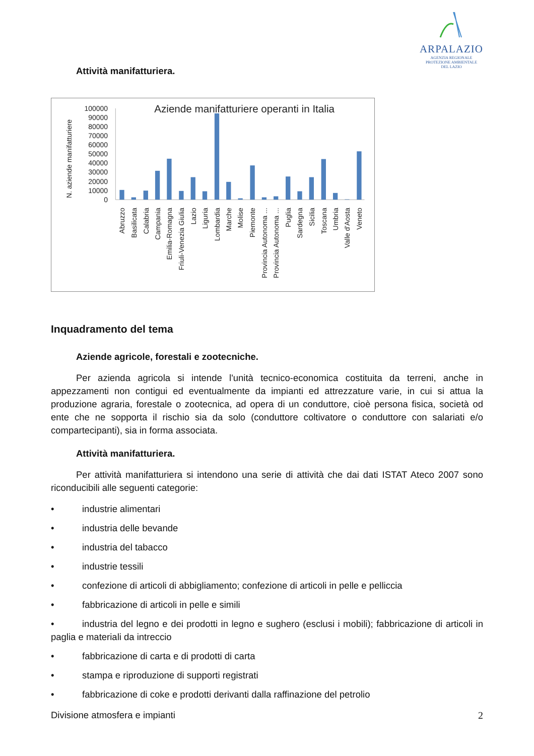ARPALAZIO
AGENZIA REGIONALE
PROTEZIONE AMBIENTALE
DEL LAZIO
Attività manifatturiera.
Aziende manifatturiere operanti in Italia
N. aziende manifatturiere
0
10000
20000
30000
40000
50000
60000
70000
80000
90000
100000
Abruzzo
Basilicata
Calabria
Campania
Emilia-Romagna
Friuli-Venezia Giulia
Lazio
Liguria
Lombardia
Marche
Molise
Piemonte
Provincia Autonoma ...
Provincia Autonoma ...
Puglia
Sardegna
Sicilia
Toscana
Umbria
Valle d'Aosta
Veneto
Inquadramento del tema
Aziende agricole, forestali e zootecniche.
Per azienda agricola si intende l'unità tecnico-economica costituita da terreni, anche in appezzamenti non contigui ed eventualmente da impianti ed attrezzature varie, in cui si attua la produzione agraria, forestale o zootecnica, ad opera di un conduttore, cioè persona fisica, società od ente che ne sopporta il rischio sia da solo (conduttore coltivatore o conduttore con salariati e/o compartecipanti), sia in forma associata.
Attività manifatturiera.
Per attività manifatturiera si intendono una serie di attività che dai dati ISTAT Ateco 2007 sono riconducibili alle seguenti categorie:
• industrie alimentari
• industria delle bevande
• industria del tabacco
• industrie tessili
• confezione di articoli di abbigliamento; confezione di articoli in pelle e pelliccia
• fabbricazione di articoli in pelle e simili
• industria del legno e dei prodotti in legno e sughero (esclusi i mobili); fabbricazione di articoli in paglia e materiali da intreccio
• fabbricazione di carta e di prodotti di carta
• stampa e riproduzione di supporti registrati
• fabbricazione di coke e prodotti derivanti dalla raffinazione del petrolio
Divisione atmosfera e impianti 2